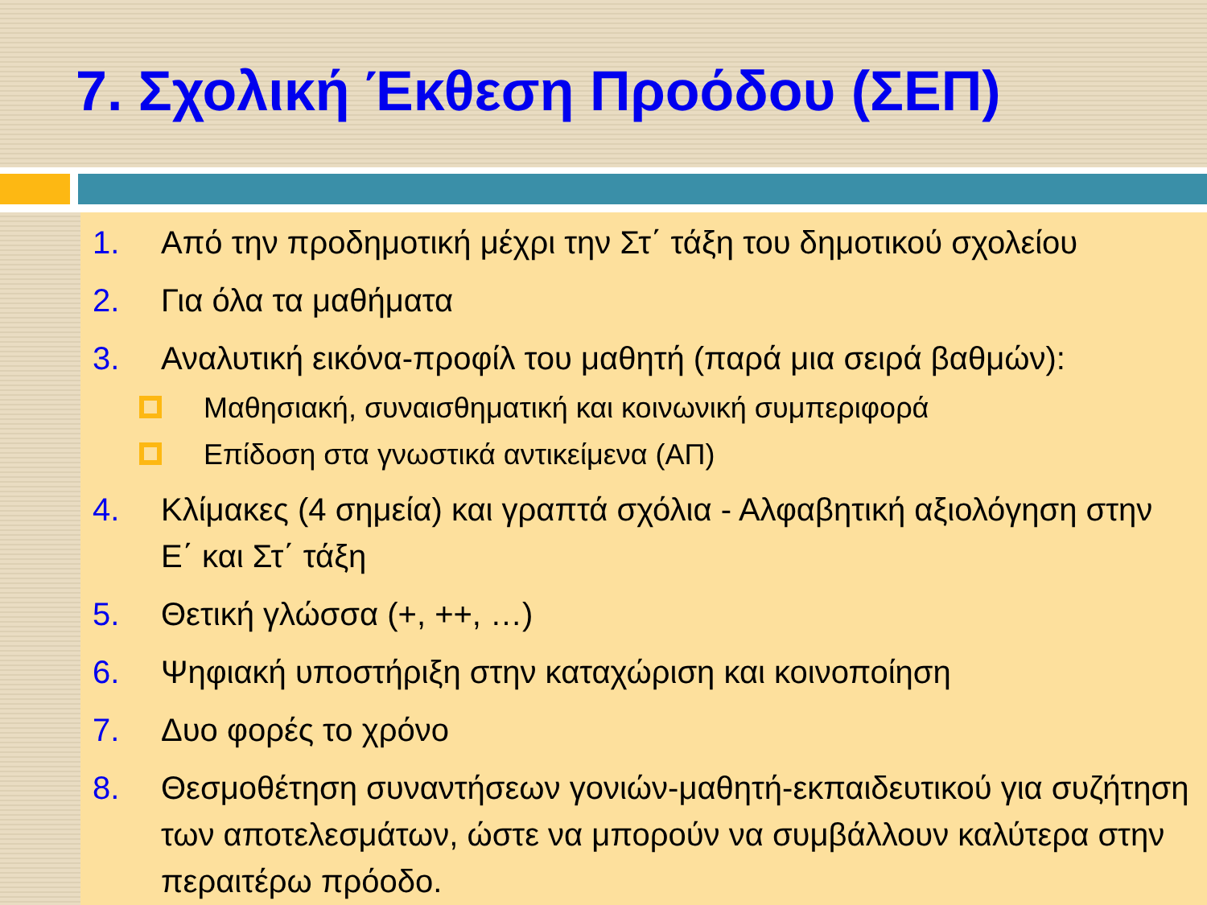7. Σχολική Έκθεση Προόδου (ΣΕΠ)
1. Από την προδημοτική μέχρι την Στ΄ τάξη του δημοτικού σχολείου
2. Για όλα τα μαθήματα
3. Αναλυτική εικόνα-προφίλ του μαθητή (παρά μια σειρά βαθμών):
Μαθησιακή, συναισθηματική και κοινωνική συμπεριφορά
Επίδοση στα γνωστικά αντικείμενα (ΑΠ)
4. Κλίμακες (4 σημεία) και γραπτά σχόλια - Αλφαβητική αξιολόγηση στην Ε΄ και Στ΄ τάξη
5. Θετική γλώσσα (+, ++, …)
6. Ψηφιακή υποστήριξη στην καταχώριση και κοινοποίηση
7. Δυο φορές το χρόνο
8. Θεσμοθέτηση συναντήσεων γονιών-μαθητή-εκπαιδευτικού για συζήτηση των αποτελεσμάτων, ώστε να μπορούν να συμβάλλουν καλύτερα στην περαιτέρω πρόοδο.